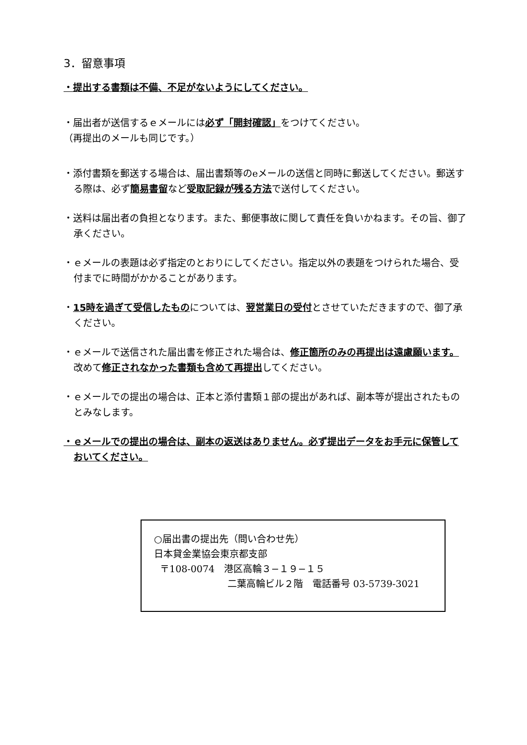3．留意事項
・提出する書類は不備、不足がないようにしてください。
・届出者が送信するｅメールには必ず「開封確認」をつけてください。
（再提出のメールも同じです。）
・添付書類を郵送する場合は、届出書類等のeメールの送信と同時に郵送してください。郵送する際は、必ず簡易書留など受取記録が残る方法で送付してください。
・送料は届出者の負担となります。また、郵便事故に関して責任を負いかねます。その旨、御了承ください。
・ｅメールの表題は必ず指定のとおりにしてください。指定以外の表題をつけられた場合、受付までに時間がかかることがあります。
・15時を過ぎて受信したものについては、翌営業日の受付とさせていただきますので、御了承ください。
・ｅメールで送信された届出書を修正された場合は、修正箇所のみの再提出は遠慮願います。改めて修正されなかった書類も含めて再提出してください。
・ｅメールでの提出の場合は、正本と添付書類１部の提出があれば、副本等が提出されたものとみなします。
・ｅメールでの提出の場合は、副本の返送はありません。必ず提出データをお手元に保管しておいてください。
○届出書の提出先（問い合わせ先）
日本貸金業協会東京都支部
〒108-0074　港区高輪３−１９−１５
二葉高輪ビル２階　電話番号 03-5739-3021